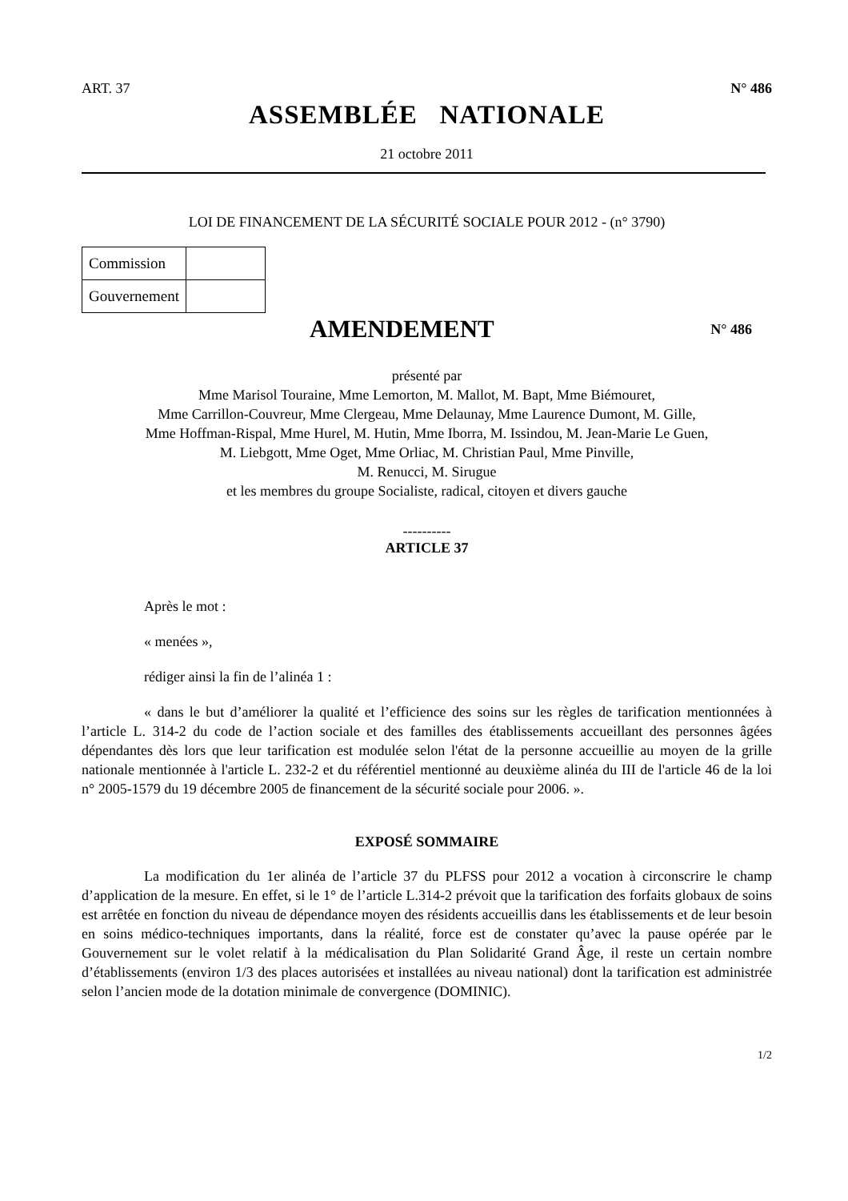ART. 37 N° 486
ASSEMBLÉE NATIONALE
21 octobre 2011
LOI DE FINANCEMENT DE LA SÉCURITÉ SOCIALE POUR 2012 - (n° 3790)
| Commission | |
| Gouvernement | |
AMENDEMENT N° 486
présenté par
Mme Marisol Touraine, Mme Lemorton, M. Mallot, M. Bapt, Mme Biémouret,
Mme Carrillon-Couvreur, Mme Clergeau, Mme Delaunay, Mme Laurence Dumont, M. Gille,
Mme Hoffman-Rispal, Mme Hurel, M. Hutin, Mme Iborra, M. Issindou, M. Jean-Marie Le Guen,
M. Liebgott, Mme Oget, Mme Orliac, M. Christian Paul, Mme Pinville,
M. Renucci, M. Sirugue
et les membres du groupe Socialiste, radical, citoyen et divers gauche
----------
ARTICLE 37
Après le mot :
« menées »,
rédiger ainsi la fin de l’alinéa 1 :
« dans le but d’améliorer la qualité et l’efficience des soins sur les règles de tarification mentionnées à l’article L. 314-2 du code de l’action sociale et des familles des établissements accueillant des personnes âgées dépendantes dès lors que leur tarification est modulée selon l'état de la personne accueillie au moyen de la grille nationale mentionnée à l'article L. 232-2 et du référentiel mentionné au deuxième alinéa du III de l'article 46 de la loi n° 2005-1579 du 19 décembre 2005 de financement de la sécurité sociale pour 2006. ».
EXPOSÉ SOMMAIRE
La modification du 1er alinéa de l’article 37 du PLFSS pour 2012 a vocation à circonscrire le champ d’application de la mesure. En effet, si le 1° de l’article L.314-2 prévoit que la tarification des forfaits globaux de soins est arrêtée en fonction du niveau de dépendance moyen des résidents accueillis dans les établissements et de leur besoin en soins médico-techniques importants, dans la réalité, force est de constater qu’avec la pause opérée par le Gouvernement sur le volet relatif à la médicalisation du Plan Solidarité Grand Âge, il reste un certain nombre d’établissements (environ 1/3 des places autorisées et installées au niveau national) dont la tarification est administrée selon l’ancien mode de la dotation minimale de convergence (DOMINIC).
1/2